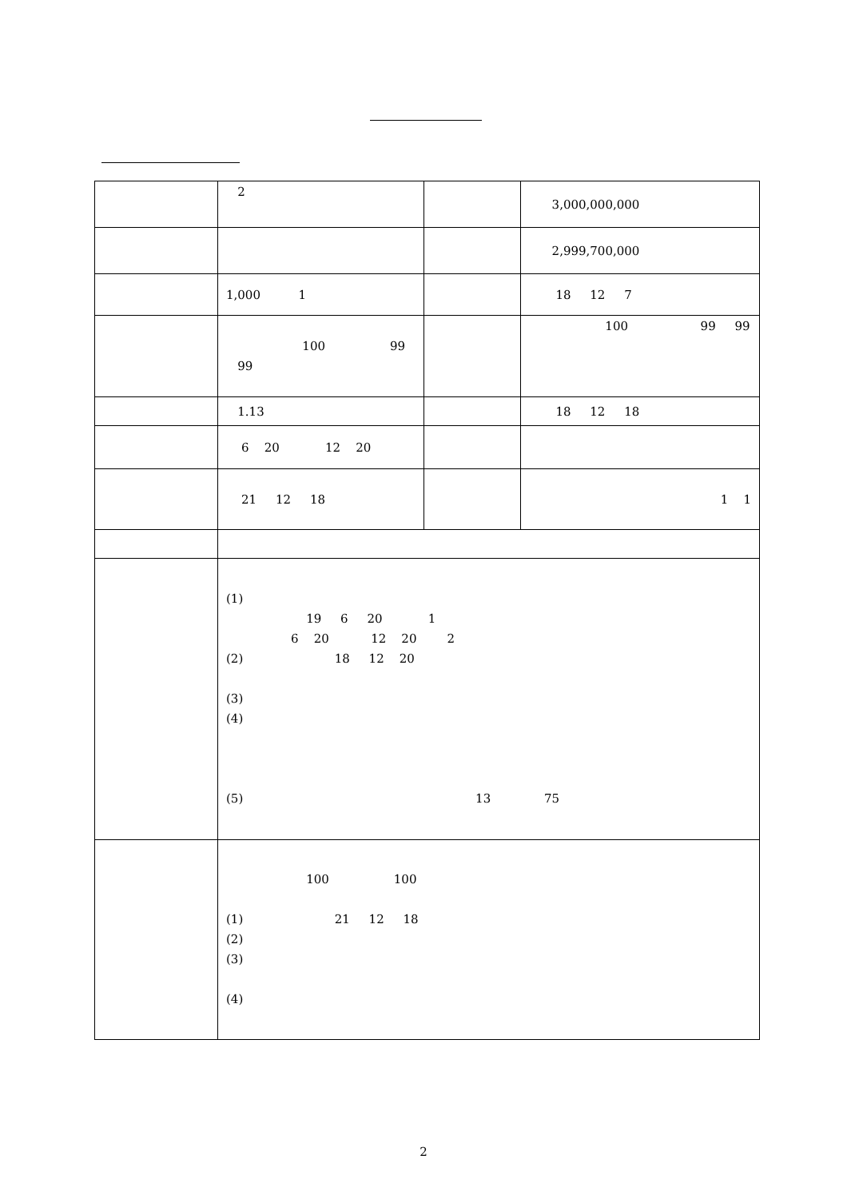| | 2 | | 3,000,000,000 |
| | | | 2,999,700,000 |
| | 1,000 1 | | 18 12 7 |
| | 100 99 99 | | 100 99 99 |
| | 1.13 | | 18 12 18 |
| | 6 20 12 20 | | |
| | 21 12 18 | | 1 1 |
| | (1) 19 6 20 1 6 20 12 20 2 (2) 18 12 20 (3) (4) (5) 13 75 | | |
| | 100 100 (1) 21 12 18 (2) (3) (4) | | |
2